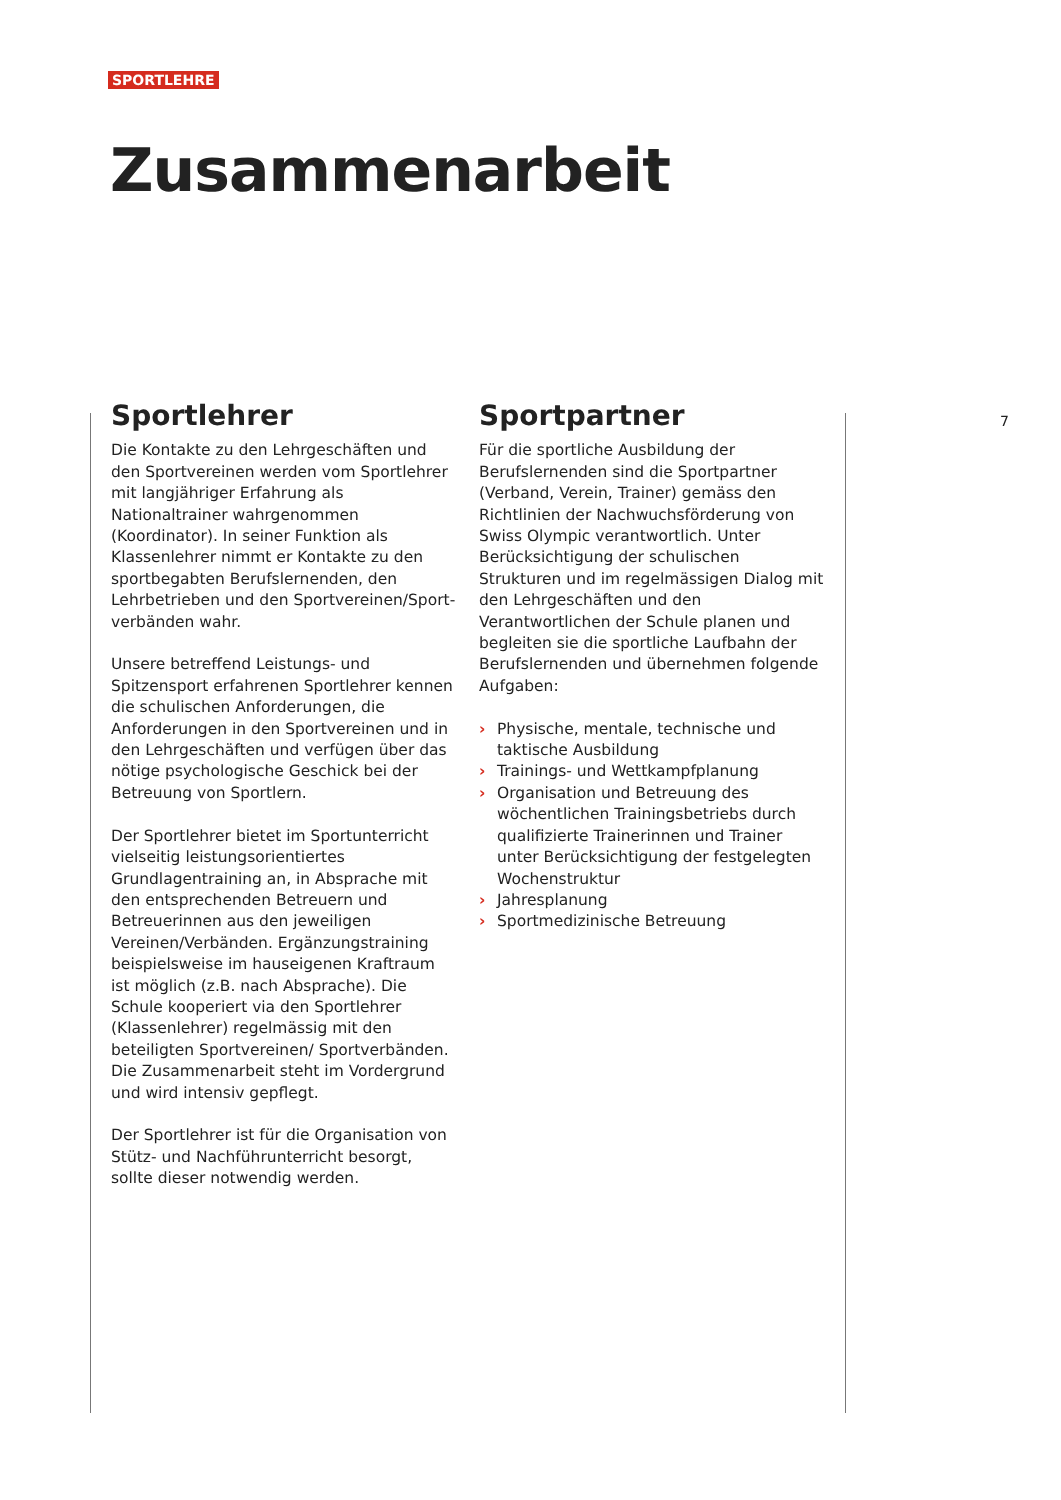SPORTLEHRE
Zusammenarbeit
Sportlehrer
Die Kontakte zu den Lehrgeschäften und den Sportvereinen werden vom Sportlehrer mit langjähriger Erfahrung als Nationaltrainer wahrgenommen (Koordinator). In seiner Funktion als Klassenlehrer nimmt er Kontakte zu den sportbegabten Berufslernenden, den Lehrbetrieben und den Sportvereinen/Sport­verbänden wahr.
Unsere betreffend Leistungs- und Spitzensport erfahrenen Sportlehrer kennen die schulischen Anforderungen, die Anforderungen in den Sportvereinen und in den Lehrgeschäften und verfügen über das nötige psychologische Geschick bei der Betreuung von Sportlern.
Der Sportlehrer bietet im Sportunterricht vielseitig leistungsorientiertes Grundlagentrai­ning an, in Absprache mit den entsprechenden Betreuern und Betreuerinnen aus den jeweiligen Vereinen/Verbänden. Ergänzungstraining beispielsweise im hauseigenen Kraftraum ist möglich (z.B. nach Absprache). Die Schule kooperiert via den Sportlehrer (Klassenlehrer) regelmässig mit den beteiligten Sportvereinen/ Sportverbänden.
Die Zusammenarbeit steht im Vordergrund und wird intensiv gepflegt.
Der Sportlehrer ist für die Organisation von Stütz- und Nachführunterricht besorgt, sollte dieser notwendig werden.
Sportpartner
Für die sportliche Ausbildung der Berufslernen­den sind die Sportpartner (Verband, Verein, Trainer) gemäss den Richtlinien der Nachwuchs­förderung von Swiss Olympic verantwortlich. Unter Berücksichtigung der schulischen Strukturen und im regelmässigen Dialog mit den Lehrgeschäften und den Verantwortlichen der Schule planen und begleiten sie die sportliche Laufbahn der Berufslernenden und übernehmen folgende Aufgaben:
› Physische, mentale, technische und taktische Ausbildung
› Trainings- und Wettkampfplanung
› Organisation und Betreuung des wöchentli­chen Trainingsbetriebs durch qualifizierte Trainerinnen und Trainer unter Berücksichti­gung der festgelegten Wochenstruktur
› Jahresplanung
› Sportmedizinische Betreuung
7